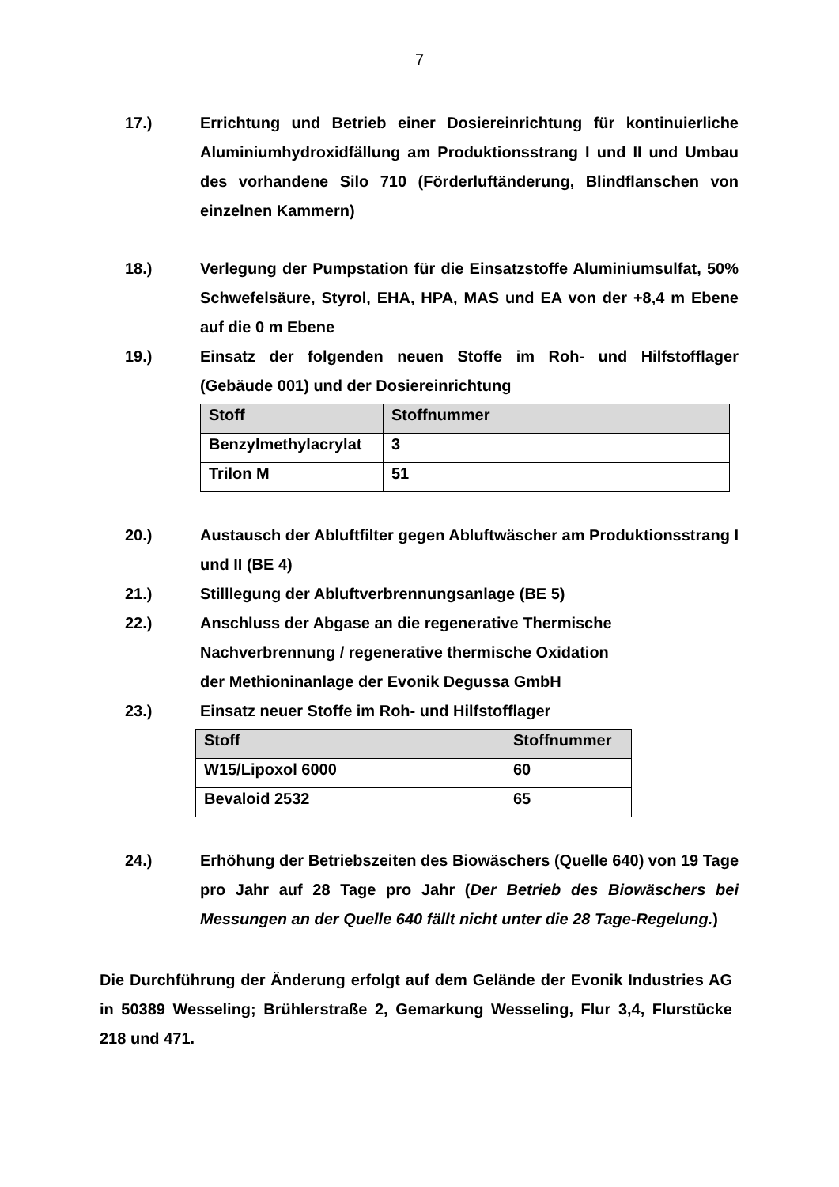7
17.) Errichtung und Betrieb einer Dosiereinrichtung für kontinuierliche Aluminiumhydroxidfällung am Produktionsstrang I und II und Umbau des vorhandene Silo 710 (Förderluftänderung, Blindflanschen von einzelnen Kammern)
18.) Verlegung der Pumpstation für die Einsatzstoffe Aluminiumsulfat, 50% Schwefelsäure, Styrol, EHA, HPA, MAS und EA von der +8,4 m Ebene auf die 0 m Ebene
19.) Einsatz der folgenden neuen Stoffe im Roh- und Hilfstofflager (Gebäude 001) und der Dosiereinrichtung
| Stoff | Stoffnummer |
| --- | --- |
| Benzylmethylacrylat | 3 |
| Trilon M | 51 |
20.) Austausch der Abluftfilter gegen Abluftwäscher am Produktionsstrang I und II (BE 4)
21.) Stilllegung der Abluftverbrennungsanlage (BE 5)
22.) Anschluss der Abgase an die regenerative Thermische
Nachverbrennung / regenerative thermische Oxidation
der Methioninanlage der Evonik Degussa GmbH
23.) Einsatz neuer Stoffe im Roh- und Hilfstofflager
| Stoff | Stoffnummer |
| --- | --- |
| W15/Lipoxol 6000 | 60 |
| Bevaloid 2532 | 65 |
24.) Erhöhung der Betriebszeiten des Biowäschers (Quelle 640) von 19 Tage pro Jahr auf 28 Tage pro Jahr (Der Betrieb des Biowäschers bei Messungen an der Quelle 640 fällt nicht unter die 28 Tage-Regelung.)
Die Durchführung der Änderung erfolgt auf dem Gelände der Evonik Industries AG in 50389 Wesseling; Brühlerstraße 2, Gemarkung Wesseling, Flur 3,4, Flurstücke 218 und 471.